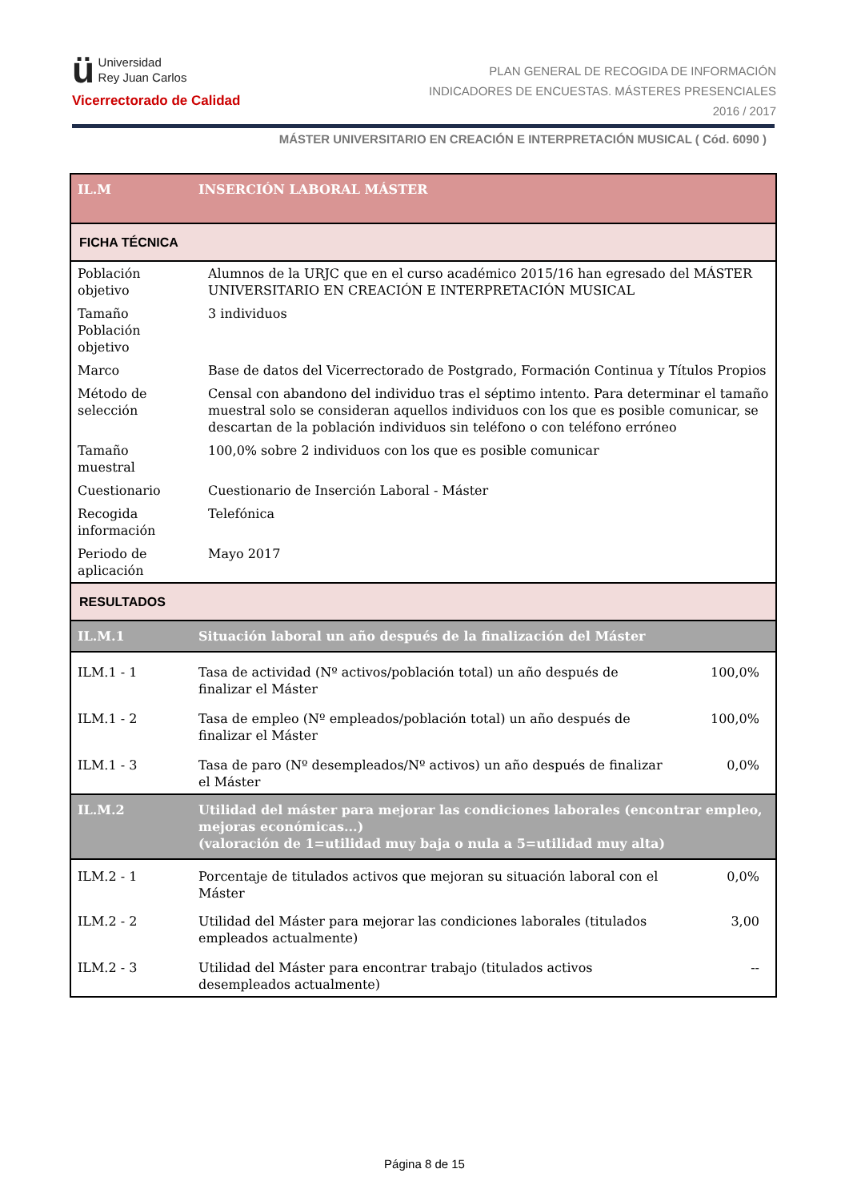ü Universidad
Rey Juan Carlos
Vicerrectorado de Calidad
PLAN GENERAL DE RECOGIDA DE INFORMACIÓN
INDICADORES DE ENCUESTAS. MÁSTERES PRESENCIALES
2016 / 2017
MÁSTER UNIVERSITARIO EN CREACIÓN E INTERPRETACIÓN MUSICAL ( Cód. 6090 )
| IL.M | INSERCIÓN LABORAL MÁSTER | |
| FICHA TÉCNICA | | |
| Población objetivo | Alumnos de la URJC que en el curso académico 2015/16 han egresado del MÁSTER UNIVERSITARIO EN CREACIÓN E INTERPRETACIÓN MUSICAL | |
| Tamaño Población objetivo | 3 individuos | |
| Marco | Base de datos del Vicerrectorado de Postgrado, Formación Continua y Títulos Propios | |
| Método de selección | Censal con abandono del individuo tras el séptimo intento. Para determinar el tamaño muestral solo se consideran aquellos individuos con los que es posible comunicar, se descartan de la población individuos sin teléfono o con teléfono erróneo | |
| Tamaño muestral | 100,0% sobre 2 individuos con los que es posible comunicar | |
| Cuestionario | Cuestionario de Inserción Laboral - Máster | |
| Recogida información | Telefónica | |
| Periodo de aplicación | Mayo 2017 | |
| RESULTADOS | | |
| IL.M.1 | Situación laboral un año después de la finalización del Máster | |
| ILM.1 - 1 | Tasa de actividad (Nº activos/población total) un año después de finalizar el Máster | 100,0% |
| ILM.1 - 2 | Tasa de empleo (Nº empleados/población total) un año después de finalizar el Máster | 100,0% |
| ILM.1 - 3 | Tasa de paro (Nº desempleados/Nº activos) un año después de finalizar el Máster | 0,0% |
| IL.M.2 | Utilidad del máster para mejorar las condiciones laborales (encontrar empleo, mejoras económicas...) (valoración de 1=utilidad muy baja o nula a 5=utilidad muy alta) | |
| ILM.2 - 1 | Porcentaje de titulados activos que mejoran su situación laboral con el Máster | 0,0% |
| ILM.2 - 2 | Utilidad del Máster para mejorar las condiciones laborales (titulados empleados actualmente) | 3,00 |
| ILM.2 - 3 | Utilidad del Máster para encontrar trabajo (titulados activos desempleados actualmente) | -- |
Página 8 de 15